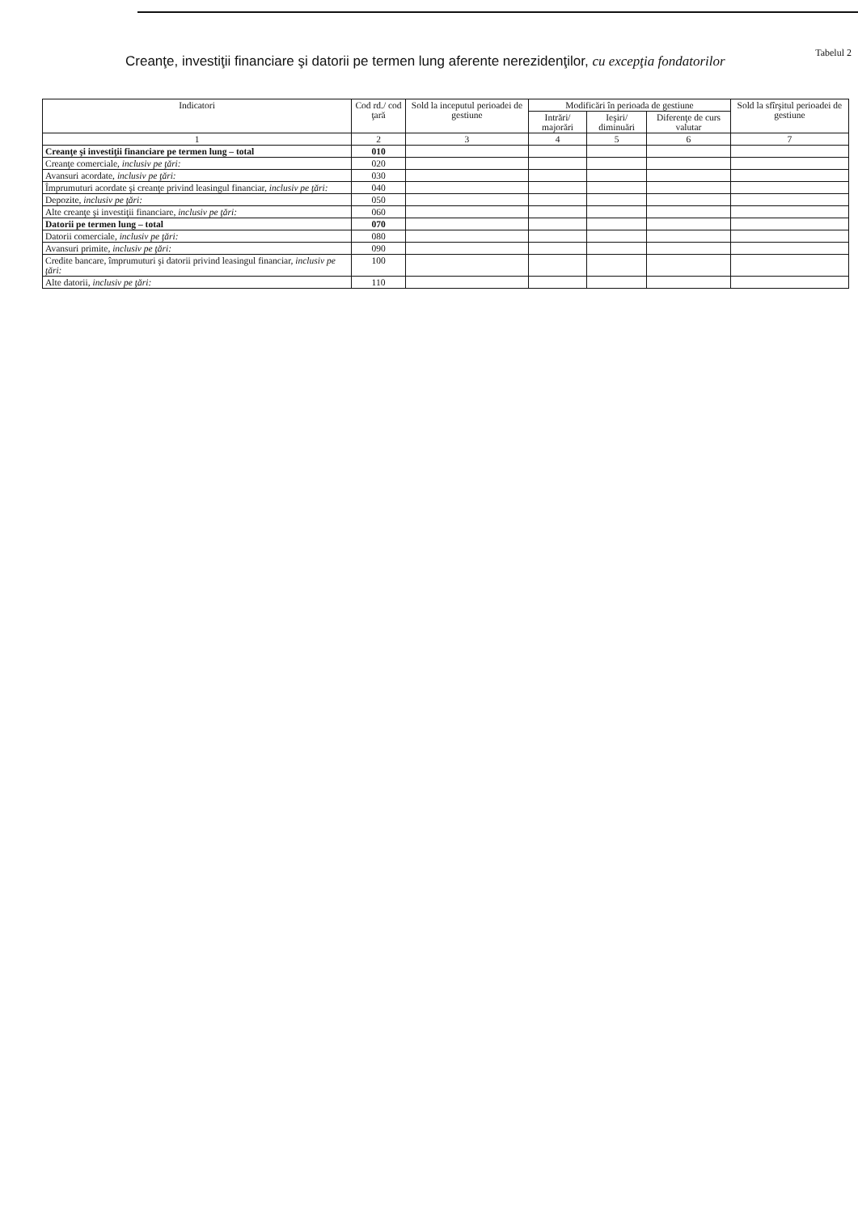Creanţe, investiţii financiare şi datorii pe termen lung aferente nerezidenţilor, cu excepţia fondatorilor
Tabelul 2
| Indicatori | Cod rd./ cod ţară | Sold la inceputul perioadei de gestiune | Modificări în perioada de gestiune | | | Sold la sfîrşitul perioadei de gestiune |
| --- | --- | --- | --- | --- | --- | --- |
| | | | Intrări/ majorări | Ieşiri/ diminuări | Diferenţe de curs valutar | |
| 1 | 2 | 3 | 4 | 5 | 6 | 7 |
| Creanţe şi investiţii financiare pe termen lung – total | 010 | | | | | |
| Creanţe comerciale, inclusiv pe ţări: | 020 | | | | | |
| Avansuri acordate, inclusiv pe ţări: | 030 | | | | | |
| Împrumuturi acordate şi creanţe privind leasingul financiar, inclusiv pe ţări: | 040 | | | | | |
| Depozite, inclusiv pe ţări: | 050 | | | | | |
| Alte creanţe şi investiţii financiare, inclusiv pe ţări: | 060 | | | | | |
| Datorii pe termen lung – total | 070 | | | | | |
| Datorii comerciale, inclusiv pe ţări: | 080 | | | | | |
| Avansuri primite, inclusiv pe ţări: | 090 | | | | | |
| Credite bancare, împrumuturi şi datorii privind leasingul financiar, inclusiv pe ţări: | 100 | | | | | |
| Alte datorii, inclusiv pe ţări: | 110 | | | | | |